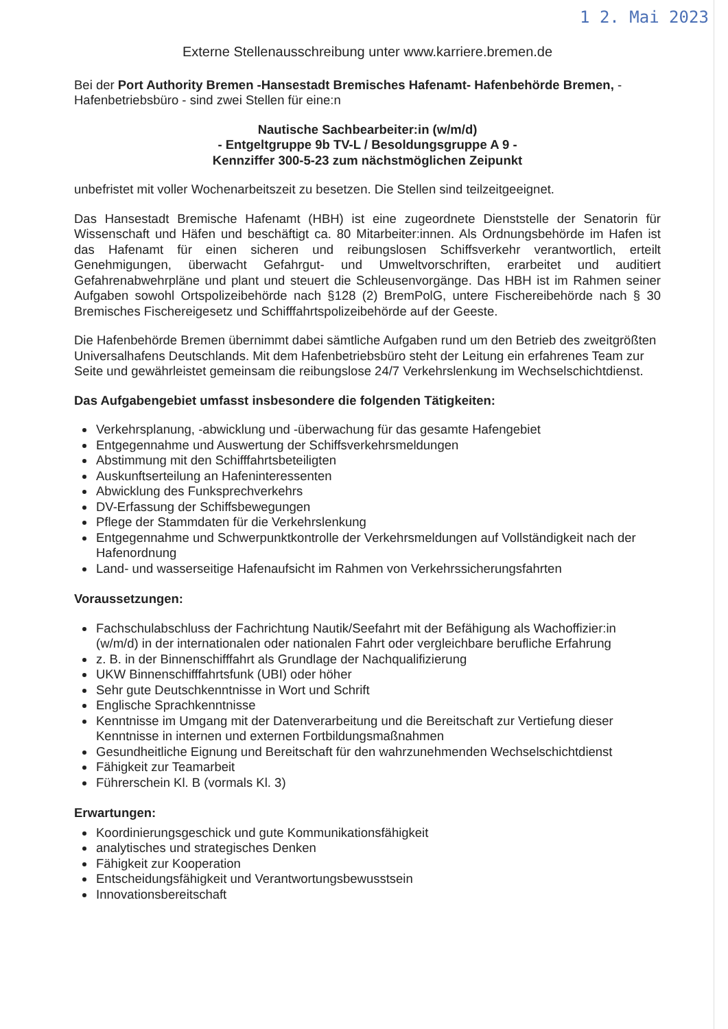1 2. Mai 2023
Externe Stellenausschreibung unter www.karriere.bremen.de
Bei der Port Authority Bremen -Hansestadt Bremisches Hafenamt- Hafenbehörde Bremen, -Hafenbetriebsbüro - sind zwei Stellen für eine:n
Nautische Sachbearbeiter:in (w/m/d)
- Entgeltgruppe 9b TV-L / Besoldungsgruppe A 9 -
Kennziffer 300-5-23 zum nächstmöglichen Zeipunkt
unbefristet mit voller Wochenarbeitszeit zu besetzen. Die Stellen sind teilzeitgeeignet.
Das Hansestadt Bremische Hafenamt (HBH) ist eine zugeordnete Dienststelle der Senatorin für Wissenschaft und Häfen und beschäftigt ca. 80 Mitarbeiter:innen. Als Ordnungsbehörde im Hafen ist das Hafenamt für einen sicheren und reibungslosen Schiffsverkehr verantwortlich, erteilt Genehmigungen, überwacht Gefahrgut- und Umweltvorschriften, erarbeitet und auditiert Gefahrenabwehrpläne und plant und steuert die Schleusenvorgänge. Das HBH ist im Rahmen seiner Aufgaben sowohl Ortspolizeibehörde nach §128 (2) BremPolG, untere Fischereibehörde nach § 30 Bremisches Fischereigesetz und Schifffahrtspolizeibehörde auf der Geeste.
Die Hafenbehörde Bremen übernimmt dabei sämtliche Aufgaben rund um den Betrieb des zweitgrößten Universalhafens Deutschlands. Mit dem Hafenbetriebsbüro steht der Leitung ein erfahrenes Team zur Seite und gewährleistet gemeinsam die reibungslose 24/7 Verkehrslenkung im Wechselschichtdienst.
Das Aufgabengebiet umfasst insbesondere die folgenden Tätigkeiten:
Verkehrsplanung, -abwicklung und -überwachung für das gesamte Hafengebiet
Entgegennahme und Auswertung der Schiffsverkehrsmeldungen
Abstimmung mit den Schifffahrtsbeteiligten
Auskunftserteilung an Hafeninteressenten
Abwicklung des Funksprechverkehrs
DV-Erfassung der Schiffsbewegungen
Pflege der Stammdaten für die Verkehrslenkung
Entgegennahme und Schwerpunktkontrolle der Verkehrsmeldungen auf Vollständigkeit nach der Hafenordnung
Land- und wasserseitige Hafenaufsicht im Rahmen von Verkehrssicherungsfahrten
Voraussetzungen:
Fachschulabschluss der Fachrichtung Nautik/Seefahrt mit der Befähigung als Wachoffizier:in (w/m/d) in der internationalen oder nationalen Fahrt oder vergleichbare berufliche Erfahrung
z. B. in der Binnenschifffahrt als Grundlage der Nachqualifizierung
UKW Binnenschifffahrtsfunk (UBI) oder höher
Sehr gute Deutschkenntnisse in Wort und Schrift
Englische Sprachkenntnisse
Kenntnisse im Umgang mit der Datenverarbeitung und die Bereitschaft zur Vertiefung dieser Kenntnisse in internen und externen Fortbildungsmaßnahmen
Gesundheitliche Eignung und Bereitschaft für den wahrzunehmenden Wechselschichtdienst
Fähigkeit zur Teamarbeit
Führerschein Kl. B (vormals Kl. 3)
Erwartungen:
Koordinierungsgeschick und gute Kommunikationsfähigkeit
analytisches und strategisches Denken
Fähigkeit zur Kooperation
Entscheidungsfähigkeit und Verantwortungsbewusstsein
Innovationsbereitschaft